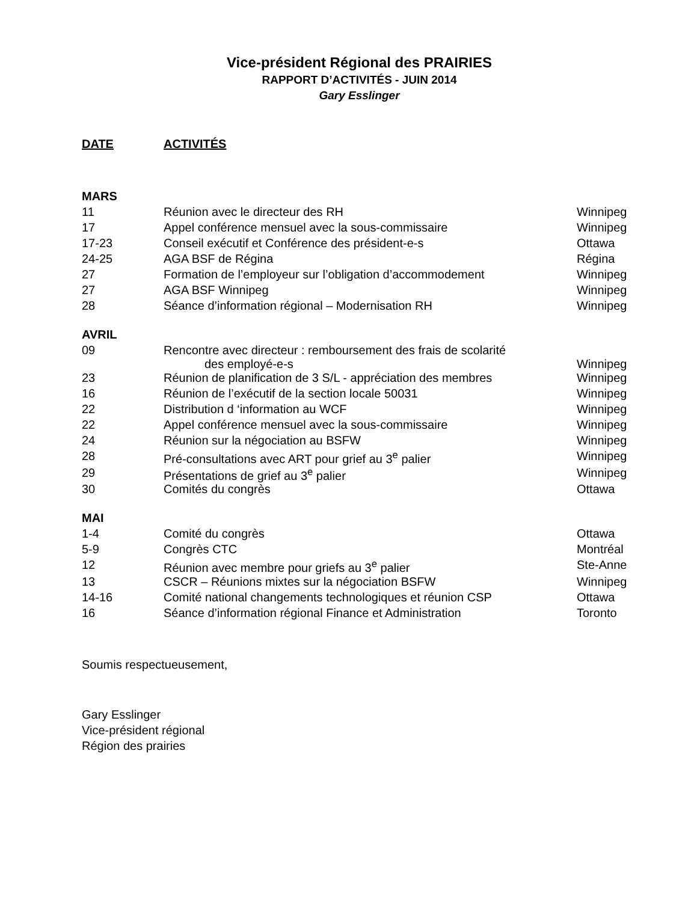Vice-président Régional des PRAIRIES
RAPPORT D’ACTIVITÉS - JUIN 2014
Gary Esslinger
DATE ACTIVITÉS
| MARS | | |
| 11 | Réunion avec le directeur des RH | Winnipeg |
| 17 | Appel conférence mensuel avec la sous-commissaire | Winnipeg |
| 17-23 | Conseil exécutif et Conférence des président-e-s | Ottawa |
| 24-25 | AGA BSF de Régina | Régina |
| 27 | Formation de l’employeur sur l’obligation d’accommodement | Winnipeg |
| 27 | AGA BSF Winnipeg | Winnipeg |
| 28 | Séance d’information régional – Modernisation RH | Winnipeg |
| AVRIL | | |
| 09 | Rencontre avec directeur : remboursement des frais de scolarité des employé-e-s | Winnipeg |
| 23 | Réunion de planification de 3 S/L - appréciation des membres | Winnipeg |
| 16 | Réunion de l’exécutif de la section locale 50031 | Winnipeg |
| 22 | Distribution d ‘information au WCF | Winnipeg |
| 22 | Appel conférence mensuel avec la sous-commissaire | Winnipeg |
| 24 | Réunion sur la négociation au BSFW | Winnipeg |
| 28 | Pré-consultations avec ART pour grief au 3<sup>e</sup> palier | Winnipeg |
| 29 | Présentations de grief au 3<sup>e</sup> palier | Winnipeg |
| 30 | Comités du congrès | Ottawa |
| MAI | | |
| 1-4 | Comité du congrès | Ottawa |
| 5-9 | Congrès CTC | Montréal |
| 12 | Réunion avec membre pour griefs au 3<sup>e</sup> palier | Ste-Anne |
| 13 | CSCR – Réunions mixtes sur la négociation BSFW | Winnipeg |
| 14-16 | Comité national changements technologiques et réunion CSP | Ottawa |
| 16 | Séance d’information régional Finance et Administration | Toronto |
Soumis respectueusement,
Gary Esslinger
Vice-président régional
Région des prairies